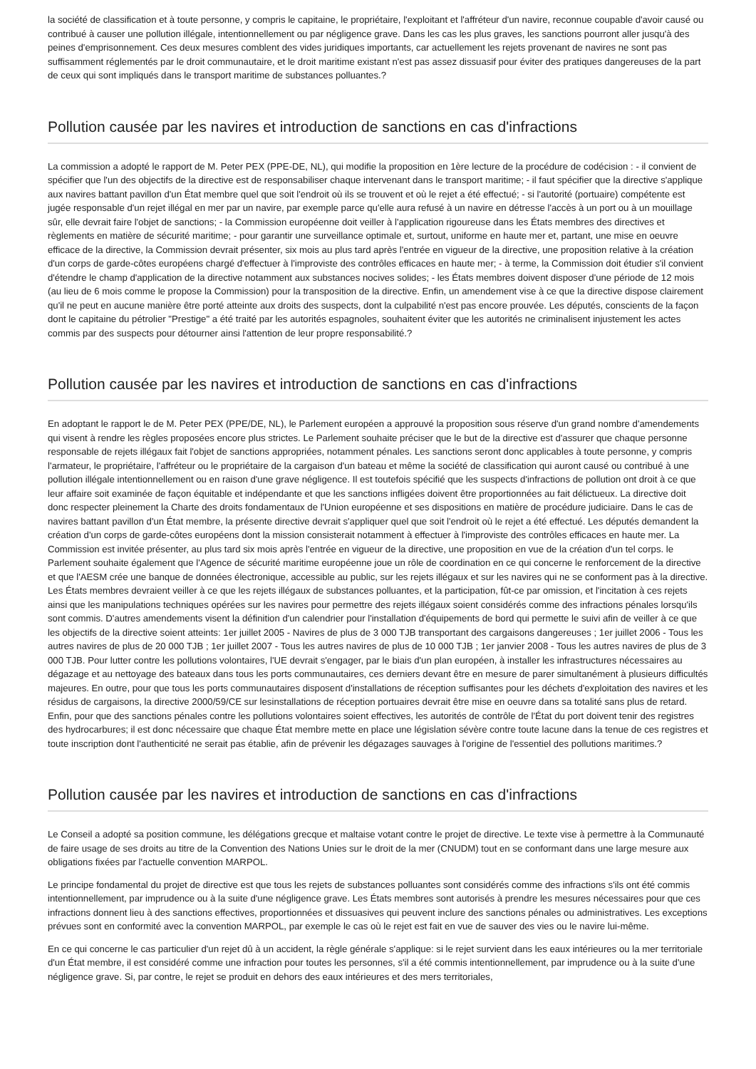la société de classification et à toute personne, y compris le capitaine, le propriétaire, l'exploitant et l'affréteur d'un navire, reconnue coupable d'avoir causé ou contribué à causer une pollution illégale, intentionnellement ou par négligence grave. Dans les cas les plus graves, les sanctions pourront aller jusqu'à des peines d'emprisonnement. Ces deux mesures comblent des vides juridiques importants, car actuellement les rejets provenant de navires ne sont pas suffisamment réglementés par le droit communautaire, et le droit maritime existant n'est pas assez dissuasif pour éviter des pratiques dangereuses de la part de ceux qui sont impliqués dans le transport maritime de substances polluantes.?
Pollution causée par les navires et introduction de sanctions en cas d'infractions
La commission a adopté le rapport de M. Peter PEX (PPE-DE, NL), qui modifie la proposition en 1ère lecture de la procédure de codécision : - il convient de spécifier que l'un des objectifs de la directive est de responsabiliser chaque intervenant dans le transport maritime; - il faut spécifier que la directive s'applique aux navires battant pavillon d'un État membre quel que soit l'endroit où ils se trouvent et où le rejet a été effectué; - si l'autorité (portuaire) compétente est jugée responsable d'un rejet illégal en mer par un navire, par exemple parce qu'elle aura refusé à un navire en détresse l'accès à un port ou à un mouillage sûr, elle devrait faire l'objet de sanctions; - la Commission européenne doit veiller à l'application rigoureuse dans les États membres des directives et règlements en matière de sécurité maritime; - pour garantir une surveillance optimale et, surtout, uniforme en haute mer et, partant, une mise en oeuvre efficace de la directive, la Commission devrait présenter, six mois au plus tard après l'entrée en vigueur de la directive, une proposition relative à la création d'un corps de garde-côtes européens chargé d'effectuer à l'improviste des contrôles efficaces en haute mer; - à terme, la Commission doit étudier s'il convient d'étendre le champ d'application de la directive notamment aux substances nocives solides; - les États membres doivent disposer d'une période de 12 mois (au lieu de 6 mois comme le propose la Commission) pour la transposition de la directive. Enfin, un amendement vise à ce que la directive dispose clairement qu'il ne peut en aucune manière être porté atteinte aux droits des suspects, dont la culpabilité n'est pas encore prouvée. Les députés, conscients de la façon dont le capitaine du pétrolier "Prestige" a été traité par les autorités espagnoles, souhaitent éviter que les autorités ne criminalisent injustement les actes commis par des suspects pour détourner ainsi l'attention de leur propre responsabilité.?
Pollution causée par les navires et introduction de sanctions en cas d'infractions
En adoptant le rapport le de M. Peter PEX (PPE/DE, NL), le Parlement européen a approuvé la proposition sous réserve d'un grand nombre d'amendements qui visent à rendre les règles proposées encore plus strictes. Le Parlement souhaite préciser que le but de la directive est d'assurer que chaque personne responsable de rejets illégaux fait l'objet de sanctions appropriées, notamment pénales. Les sanctions seront donc applicables à toute personne, y compris l'armateur, le propriétaire, l'affréteur ou le propriétaire de la cargaison d'un bateau et même la société de classification qui auront causé ou contribué à une pollution illégale intentionnellement ou en raison d'une grave négligence. Il est toutefois spécifié que les suspects d'infractions de pollution ont droit à ce que leur affaire soit examinée de façon équitable et indépendante et que les sanctions infligées doivent être proportionnées au fait délictueux. La directive doit donc respecter pleinement la Charte des droits fondamentaux de l'Union européenne et ses dispositions en matière de procédure judiciaire. Dans le cas de navires battant pavillon d'un État membre, la présente directive devrait s'appliquer quel que soit l'endroit où le rejet a été effectué. Les députés demandent la création d'un corps de garde-côtes européens dont la mission consisterait notamment à effectuer à l'improviste des contrôles efficaces en haute mer. La Commission est invitée présenter, au plus tard six mois après l'entrée en vigueur de la directive, une proposition en vue de la création d'un tel corps. le Parlement souhaite également que l'Agence de sécurité maritime européenne joue un rôle de coordination en ce qui concerne le renforcement de la directive et que l'AESM crée une banque de données électronique, accessible au public, sur les rejets illégaux et sur les navires qui ne se conforment pas à la directive. Les États membres devraient veiller à ce que les rejets illégaux de substances polluantes, et la participation, fût-ce par omission, et l'incitation à ces rejets ainsi que les manipulations techniques opérées sur les navires pour permettre des rejets illégaux soient considérés comme des infractions pénales lorsqu'ils sont commis. D'autres amendements visent la définition d'un calendrier pour l'installation d'équipements de bord qui permette le suivi afin de veiller à ce que les objectifs de la directive soient atteints: 1er juillet 2005 - Navires de plus de 3 000 TJB transportant des cargaisons dangereuses ; 1er juillet 2006 - Tous les autres navires de plus de 20 000 TJB ; 1er juillet 2007 - Tous les autres navires de plus de 10 000 TJB ; 1er janvier 2008 - Tous les autres navires de plus de 3 000 TJB. Pour lutter contre les pollutions volontaires, l'UE devrait s'engager, par le biais d'un plan européen, à installer les infrastructures nécessaires au dégazage et au nettoyage des bateaux dans tous les ports communautaires, ces derniers devant être en mesure de parer simultanément à plusieurs difficultés majeures. En outre, pour que tous les ports communautaires disposent d'installations de réception suffisantes pour les déchets d'exploitation des navires et les résidus de cargaisons, la directive 2000/59/CE sur lesinstallations de réception portuaires devrait être mise en oeuvre dans sa totalité sans plus de retard. Enfin, pour que des sanctions pénales contre les pollutions volontaires soient effectives, les autorités de contrôle de l'État du port doivent tenir des registres des hydrocarbures; il est donc nécessaire que chaque État membre mette en place une législation sévère contre toute lacune dans la tenue de ces registres et toute inscription dont l'authenticité ne serait pas établie, afin de prévenir les dégazages sauvages à l'origine de l'essentiel des pollutions maritimes.?
Pollution causée par les navires et introduction de sanctions en cas d'infractions
Le Conseil a adopté sa position commune, les délégations grecque et maltaise votant contre le projet de directive. Le texte vise à permettre à la Communauté de faire usage de ses droits au titre de la Convention des Nations Unies sur le droit de la mer (CNUDM) tout en se conformant dans une large mesure aux obligations fixées par l'actuelle convention MARPOL.
Le principe fondamental du projet de directive est que tous les rejets de substances polluantes sont considérés comme des infractions s'ils ont été commis intentionnellement, par imprudence ou à la suite d'une négligence grave. Les États membres sont autorisés à prendre les mesures nécessaires pour que ces infractions donnent lieu à des sanctions effectives, proportionnées et dissuasives qui peuvent inclure des sanctions pénales ou administratives. Les exceptions prévues sont en conformité avec la convention MARPOL, par exemple le cas où le rejet est fait en vue de sauver des vies ou le navire lui-même.
En ce qui concerne le cas particulier d'un rejet dû à un accident, la règle générale s'applique: si le rejet survient dans les eaux intérieures ou la mer territoriale d'un État membre, il est considéré comme une infraction pour toutes les personnes, s'il a été commis intentionnellement, par imprudence ou à la suite d'une négligence grave. Si, par contre, le rejet se produit en dehors des eaux intérieures et des mers territoriales,